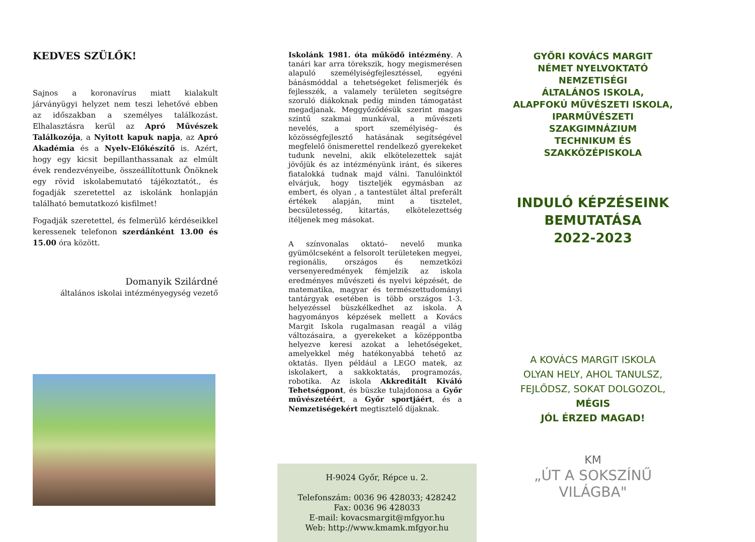KEDVES SZÜLŐK!
Sajnos a koronavírus miatt kialakult járványügyi helyzet nem teszi lehetővé ebben az időszakban a személyes találkozást. Elhalasztásra kerül az Apró Művészek Találkozója, a Nyitott kapuk napja, az Apró Akadémia és a Nyelv-Előkészítő is. Azért, hogy egy kicsit bepillanthassanak az elmúlt évek rendezvényeibe, összeállítottunk Önöknek egy rövid iskolabemutató tájékoztatót., és fogadják szeretettel az iskolánk honlapján található bemutatkozó kisfilmet!
Fogadják szeretettel, és felmerülő kérdéseikkel keressenek telefonon szerdánként 13.00 és 15.00 óra között.
Domanyik Szilárdné
általános iskolai intézményegység vezető
Iskolánk 1981. óta működő intézmény. A tanári kar arra törekszik, hogy megismerésen alapuló személyiségfejlesztéssel, egyéni bánásmóddal a tehetségeket felismerjék és fejlesszék, a valamely területen segítségre szoruló diákoknak pedig minden támogatást megadjanak. Meggyőződésük szerint magas szintű szakmai munkával, a művészeti nevelés, a sport személyiség– és közösségfejlesztő hatásának segítségével megfelelő önismerettel rendelkező gyerekeket tudunk nevelni, akik elkötelezettek saját jövőjük és az intézményünk iránt, és sikeres fiatalokká tudnak majd válni. Tanulóinktól elvárjuk, hogy tiszteljék egymásban az embert, és olyan , a tantestület által preferált értékek alapján, mint a tisztelet, becsületesség, kitartás, elkötelezettség ítéljenek meg másokat.
A színvonalas oktató– nevelő munka gyümölcseként a felsorolt területeken megyei, regionális, országos és nemzetközi versenyeredmények fémjelzik az iskola eredményes művészeti és nyelvi képzését, de matematika, magyar és természettudományi tantárgyak esetében is több országos 1-3. helyezéssel büszkélkedhet az iskola. A hagyományos képzések mellett a Kovács Margit Iskola rugalmasan reagál a világ változásaira, a gyerekeket a középpontba helyezve keresi azokat a lehetőségeket, amelyekkel még hatékonyabbá tehető az oktatás. Ilyen például a LEGO matek, az iskolakert, a sakkoktatás, programozás, robotika. Az iskola Akkreditált Kiváló Tehetségpont, és büszke tulajdonosa a Győr művészetéért, a Győr sportjáért, és a Nemzetiségekért megtisztelő díjaknak.
H-9024 Győr, Répce u. 2.
Telefonszám: 0036 96 428033; 428242
Fax: 0036 96 428033
E-mail: kovacsmargit@mfgyor.hu
Web: http://www.kmamk.mfgyor.hu
GYŐRI KOVÁCS MARGIT
NÉMET NYELVOKTATÓ NEMZETISÉGI
ÁLTALÁNOS ISKOLA,
ALAPFOKÚ MŰVÉSZETI ISKOLA,
IPARMŰVÉSZETI SZAKGIMNÁZIUM
TECHNIKUM ÉS SZAKKÖZÉPISKOLA
INDULÓ KÉPZÉSEINK
BEMUTATÁSA
2022-2023
A KOVÁCS MARGIT ISKOLA
OLYAN HELY, AHOL TANULSZ,
FEJLŐDSZ, SOKAT DOLGOZOL,
MÉGIS
JÓL ÉRZED MAGAD!
KM
„ÚT A SOKSZÍNŰ
VILÁGBA"